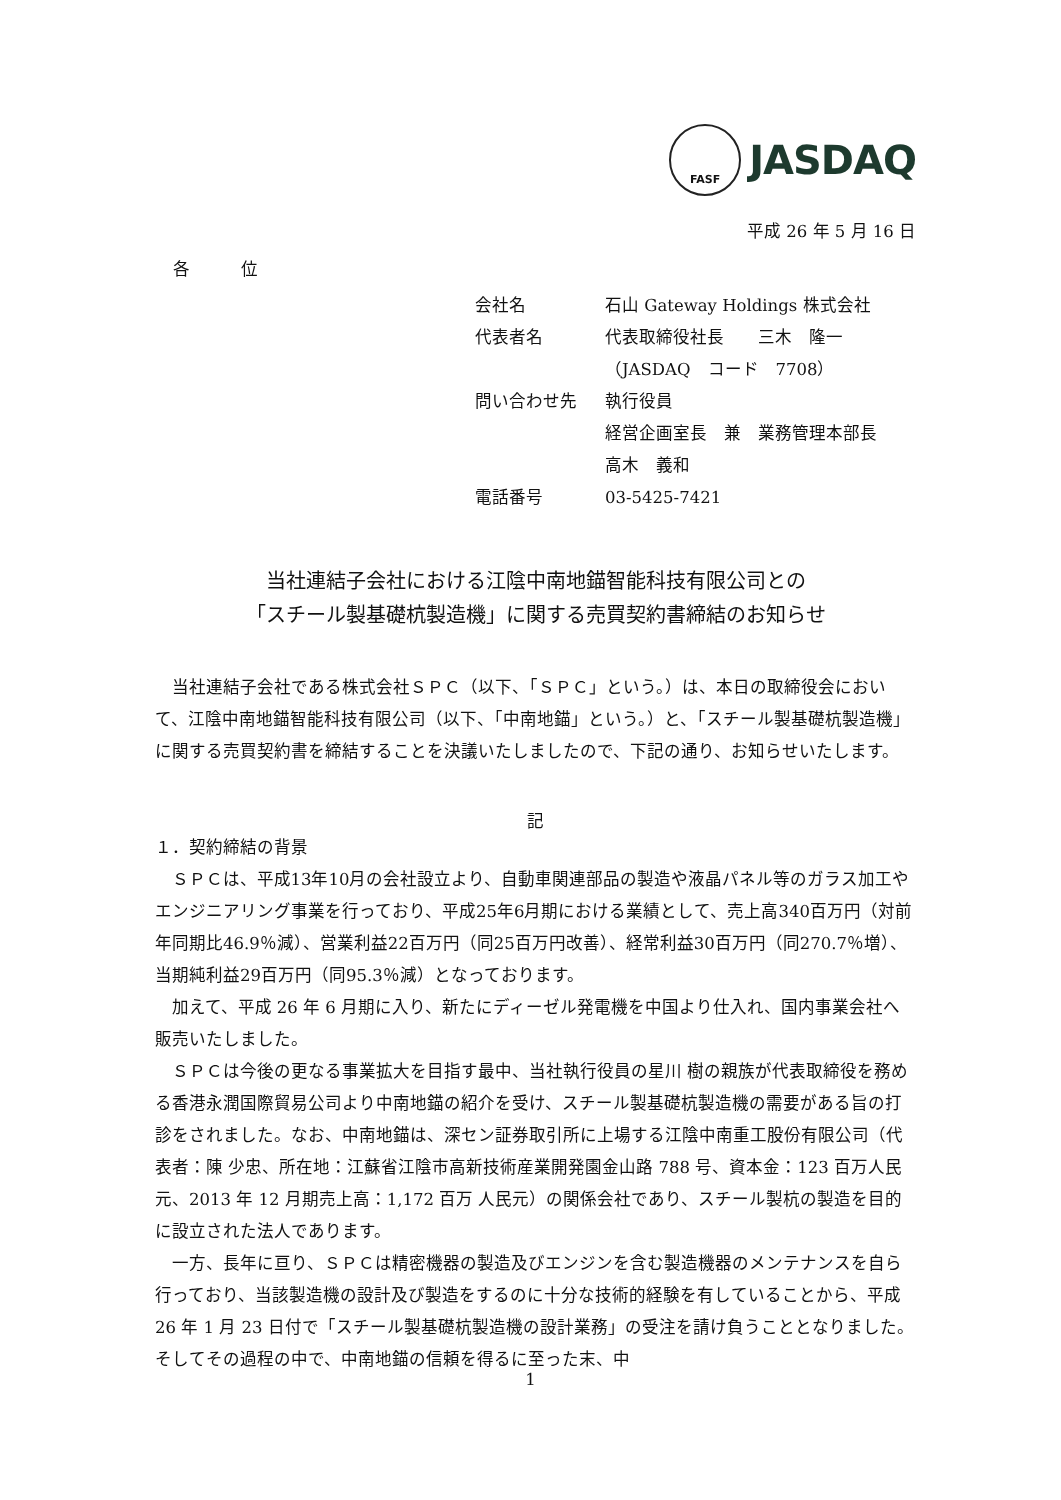FASF
JASDAQ
平成 26 年 5 月 16 日
各　　　位
会社名 石山 Gateway Holdings 株式会社
代表者名 代表取締役社長　　三木　隆一
（JASDAQ　コード　7708）
問い合わせ先 執行役員
経営企画室長　兼　業務管理本部長
高木　義和
電話番号 03-5425-7421
当社連結子会社における江陰中南地錨智能科技有限公司との
「スチール製基礎杭製造機」に関する売買契約書締結のお知らせ
当社連結子会社である株式会社ＳＰＣ（以下、「ＳＰＣ」という。）は、本日の取締役会において、江陰中南地錨智能科技有限公司（以下、「中南地錨」という。）と、「スチール製基礎杭製造機」に関する売買契約書を締結することを決議いたしましたので、下記の通り、お知らせいたします。
記
１．契約締結の背景
ＳＰＣは、平成13年10月の会社設立より、自動車関連部品の製造や液晶パネル等のガラス加工やエンジニアリング事業を行っており、平成25年6月期における業績として、売上高340百万円（対前年同期比46.9％減）、営業利益22百万円（同25百万円改善）、経常利益30百万円（同270.7％増）、当期純利益29百万円（同95.3％減）となっております。
加えて、平成 26 年 6 月期に入り、新たにディーゼル発電機を中国より仕入れ、国内事業会社へ販売いたしました。
ＳＰＣは今後の更なる事業拡大を目指す最中、当社執行役員の星川 樹の親族が代表取締役を務める香港永潤国際貿易公司より中南地錨の紹介を受け、スチール製基礎杭製造機の需要がある旨の打診をされました。なお、中南地錨は、深セン証券取引所に上場する江陰中南重工股份有限公司（代表者：陳 少忠、所在地：江蘇省江陰市高新技術産業開発園金山路 788 号、資本金：123 百万人民元、2013 年 12 月期売上高：1,172 百万 人民元）の関係会社であり、スチール製杭の製造を目的に設立された法人であります。
一方、長年に亘り、ＳＰＣは精密機器の製造及びエンジンを含む製造機器のメンテナンスを自ら行っており、当該製造機の設計及び製造をするのに十分な技術的経験を有していることから、平成 26 年 1 月 23 日付で「スチール製基礎杭製造機の設計業務」の受注を請け負うこととなりました。そしてその過程の中で、中南地錨の信頼を得るに至った末、中
1